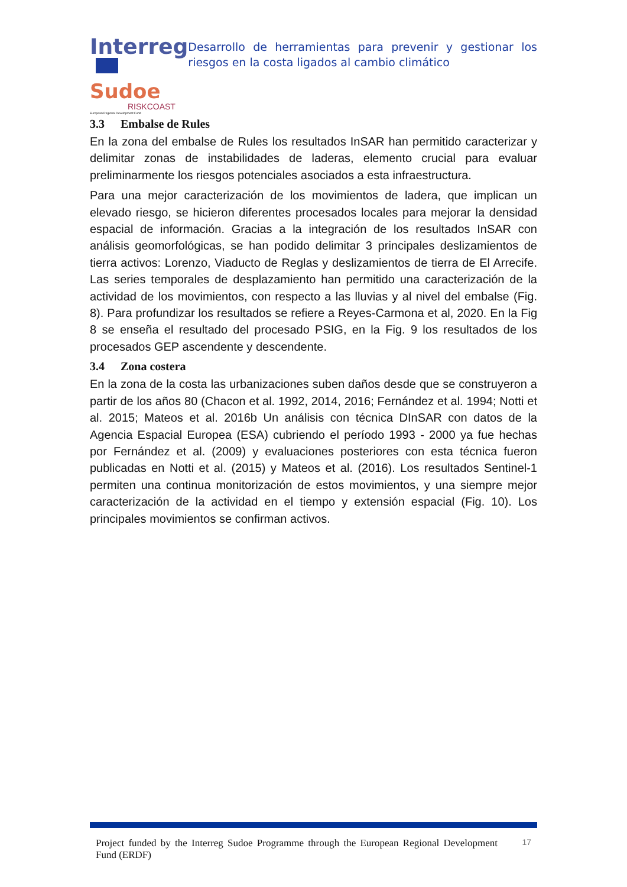Interreg
Sudoe
RISKCOAST
European Regional Development Fund
Desarrollo de herramientas para prevenir y gestionar los riesgos en la costa ligados al cambio climático
3.3 Embalse de Rules
En la zona del embalse de Rules los resultados InSAR han permitido caracterizar y delimitar zonas de instabilidades de laderas, elemento crucial para evaluar preliminarmente los riesgos potenciales asociados a esta infraestructura.
Para una mejor caracterización de los movimientos de ladera, que implican un elevado riesgo, se hicieron diferentes procesados locales para mejorar la densidad espacial de información. Gracias a la integración de los resultados InSAR con análisis geomorfológicas, se han podido delimitar 3 principales deslizamientos de tierra activos: Lorenzo, Viaducto de Reglas y deslizamientos de tierra de El Arrecife. Las series temporales de desplazamiento han permitido una caracterización de la actividad de los movimientos, con respecto a las lluvias y al nivel del embalse (Fig. 8). Para profundizar los resultados se refiere a Reyes-Carmona et al, 2020. En la Fig 8 se enseña el resultado del procesado PSIG, en la Fig. 9 los resultados de los procesados GEP ascendente y descendente.
3.4 Zona costera
En la zona de la costa las urbanizaciones suben daños desde que se construyeron a partir de los años 80 (Chacon et al. 1992, 2014, 2016; Fernández et al. 1994; Notti et al. 2015; Mateos et al. 2016b Un análisis con técnica DInSAR con datos de la Agencia Espacial Europea (ESA) cubriendo el período 1993 - 2000 ya fue hechas por Fernández et al. (2009) y evaluaciones posteriores con esta técnica fueron publicadas en Notti et al. (2015) y Mateos et al. (2016). Los resultados Sentinel-1 permiten una continua monitorización de estos movimientos, y una siempre mejor caracterización de la actividad en el tiempo y extensión espacial (Fig. 10). Los principales movimientos se confirman activos.
Project funded by the Interreg Sudoe Programme through the European Regional Development Fund (ERDF)
17